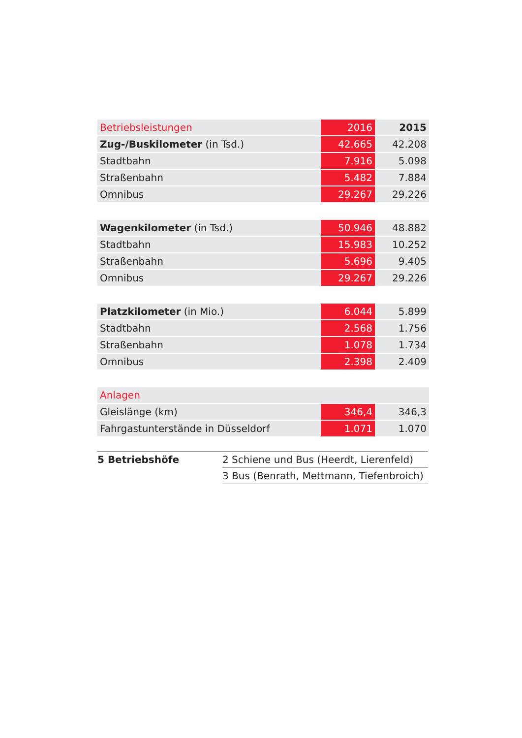| Betriebsleistungen | 2016 | 2015 |
| Zug-/Buskilometer (in Tsd.) | 42.665 | 42.208 |
| Stadtbahn | 7.916 | 5.098 |
| Straßenbahn | 5.482 | 7.884 |
| Omnibus | 29.267 | 29.226 |
| Wagenkilometer (in Tsd.) | 50.946 | 48.882 |
| Stadtbahn | 15.983 | 10.252 |
| Straßenbahn | 5.696 | 9.405 |
| Omnibus | 29.267 | 29.226 |
| Platzkilometer (in Mio.) | 6.044 | 5.899 |
| Stadtbahn | 2.568 | 1.756 |
| Straßenbahn | 1.078 | 1.734 |
| Omnibus | 2.398 | 2.409 |
| Anlagen | | |
| Gleislänge (km) | 346,4 | 346,3 |
| Fahrgastunterstände in Düsseldorf | 1.071 | 1.070 |
| 5 Betriebshöfe | 2 Schiene und Bus (Heerdt, Lierenfeld) |
| | 3 Bus (Benrath, Mettmann, Tiefenbroich) |